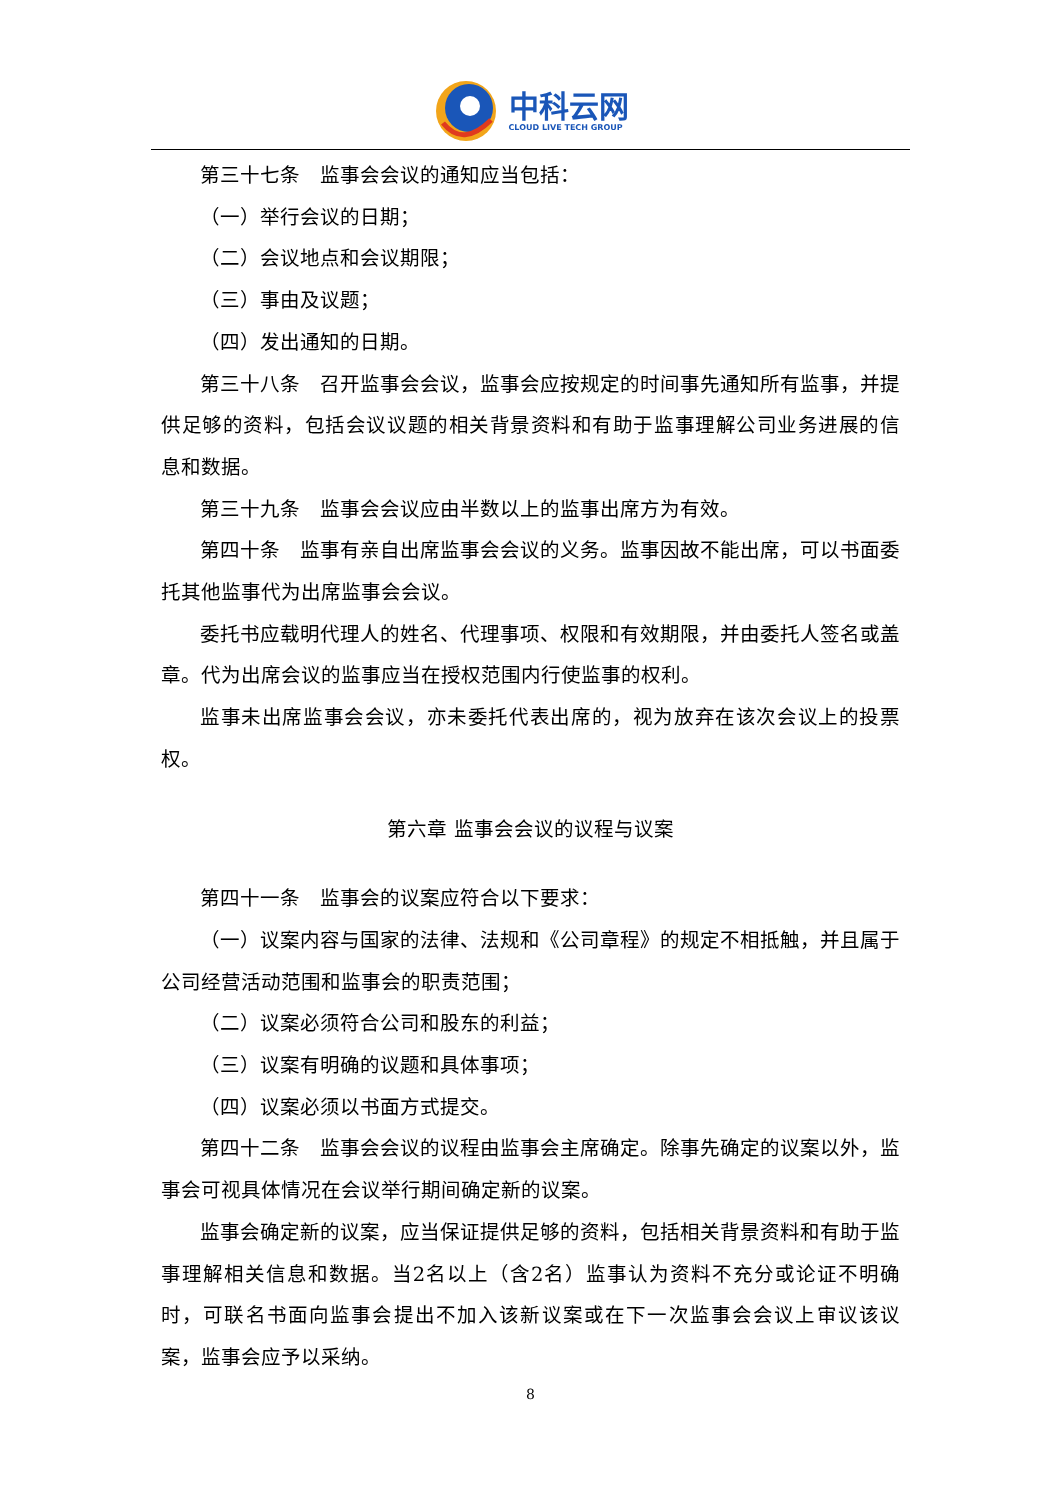中科云网
CLOUD LIVE TECH GROUP
第三十七条　监事会会议的通知应当包括：
（一）举行会议的日期；
（二）会议地点和会议期限；
（三）事由及议题；
（四）发出通知的日期。
第三十八条　召开监事会会议，监事会应按规定的时间事先通知所有监事，并提供足够的资料，包括会议议题的相关背景资料和有助于监事理解公司业务进展的信息和数据。
第三十九条　监事会会议应由半数以上的监事出席方为有效。
第四十条　监事有亲自出席监事会会议的义务。监事因故不能出席，可以书面委托其他监事代为出席监事会会议。
委托书应载明代理人的姓名、代理事项、权限和有效期限，并由委托人签名或盖章。代为出席会议的监事应当在授权范围内行使监事的权利。
监事未出席监事会会议，亦未委托代表出席的，视为放弃在该次会议上的投票权。
第六章 监事会会议的议程与议案
第四十一条　监事会的议案应符合以下要求：
（一）议案内容与国家的法律、法规和《公司章程》的规定不相抵触，并且属于公司经营活动范围和监事会的职责范围；
（二）议案必须符合公司和股东的利益；
（三）议案有明确的议题和具体事项；
（四）议案必须以书面方式提交。
第四十二条　监事会会议的议程由监事会主席确定。除事先确定的议案以外，监事会可视具体情况在会议举行期间确定新的议案。
监事会确定新的议案，应当保证提供足够的资料，包括相关背景资料和有助于监事理解相关信息和数据。当2名以上（含2名）监事认为资料不充分或论证不明确时，可联名书面向监事会提出不加入该新议案或在下一次监事会会议上审议该议案，监事会应予以采纳。
8